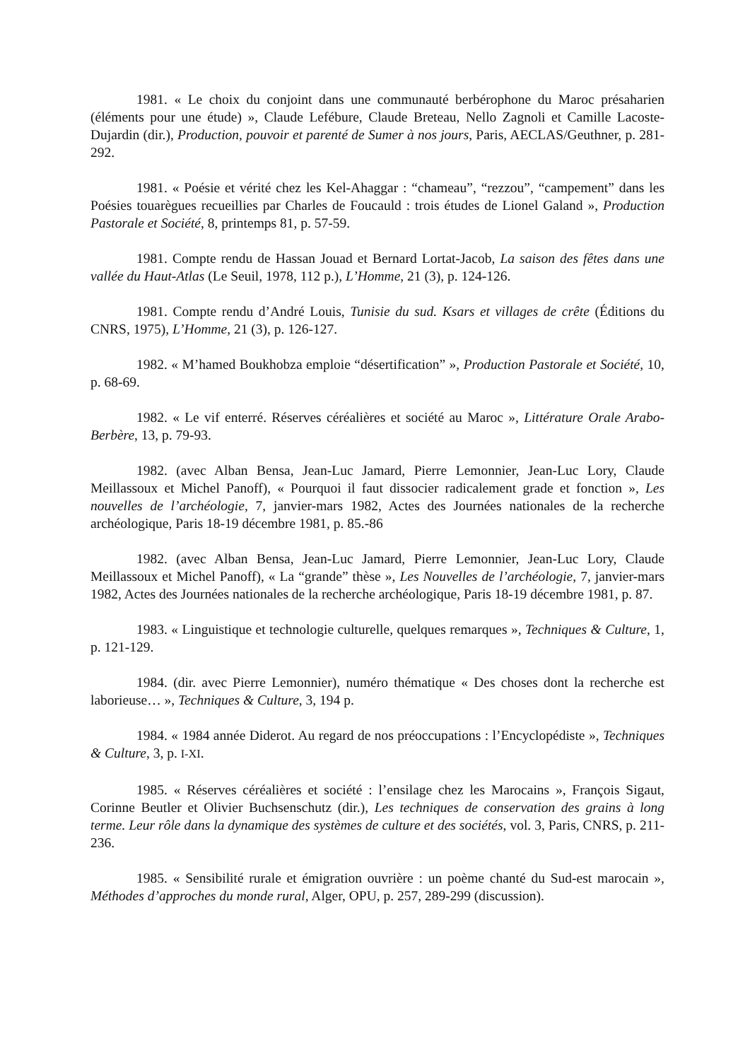1981. « Le choix du conjoint dans une communauté berbérophone du Maroc présaharien (éléments pour une étude) », Claude Lefébure, Claude Breteau, Nello Zagnoli et Camille Lacoste-Dujardin (dir.), Production, pouvoir et parenté de Sumer à nos jours, Paris, AECLAS/Geuthner, p. 281-292.
1981. « Poésie et vérité chez les Kel-Ahaggar : “chameau”, “rezzou”, “campement” dans les Poésies touarègues recueillies par Charles de Foucauld : trois études de Lionel Galand », Production Pastorale et Société, 8, printemps 81, p. 57-59.
1981. Compte rendu de Hassan Jouad et Bernard Lortat-Jacob, La saison des fêtes dans une vallée du Haut-Atlas (Le Seuil, 1978, 112 p.), L’Homme, 21 (3), p. 124-126.
1981. Compte rendu d’André Louis, Tunisie du sud. Ksars et villages de crête (Éditions du CNRS, 1975), L’Homme, 21 (3), p. 126-127.
1982. « M’hamed Boukhobza emploie “désertification” », Production Pastorale et Société, 10, p. 68-69.
1982. « Le vif enterré. Réserves céréalières et société au Maroc », Littérature Orale Arabo-Berbère, 13, p. 79-93.
1982. (avec Alban Bensa, Jean-Luc Jamard, Pierre Lemonnier, Jean-Luc Lory, Claude Meillassoux et Michel Panoff), « Pourquoi il faut dissocier radicalement grade et fonction », Les nouvelles de l’archéologie, 7, janvier-mars 1982, Actes des Journées nationales de la recherche archéologique, Paris 18-19 décembre 1981, p. 85.-86
1982. (avec Alban Bensa, Jean-Luc Jamard, Pierre Lemonnier, Jean-Luc Lory, Claude Meillassoux et Michel Panoff), « La “grande” thèse », Les Nouvelles de l’archéologie, 7, janvier-mars 1982, Actes des Journées nationales de la recherche archéologique, Paris 18-19 décembre 1981, p. 87.
1983. « Linguistique et technologie culturelle, quelques remarques », Techniques & Culture, 1, p. 121-129.
1984. (dir. avec Pierre Lemonnier), numéro thématique « Des choses dont la recherche est laborieuse… », Techniques & Culture, 3, 194 p.
1984. « 1984 année Diderot. Au regard de nos préoccupations : l’Encyclopédiste », Techniques & Culture, 3, p. I-XI.
1985. « Réserves céréalières et société : l’ensilage chez les Marocains », François Sigaut, Corinne Beutler et Olivier Buchsenschutz (dir.), Les techniques de conservation des grains à long terme. Leur rôle dans la dynamique des systèmes de culture et des sociétés, vol. 3, Paris, CNRS, p. 211-236.
1985. « Sensibilité rurale et émigration ouvrière : un poème chanté du Sud-est marocain », Méthodes d’approches du monde rural, Alger, OPU, p. 257, 289-299 (discussion).